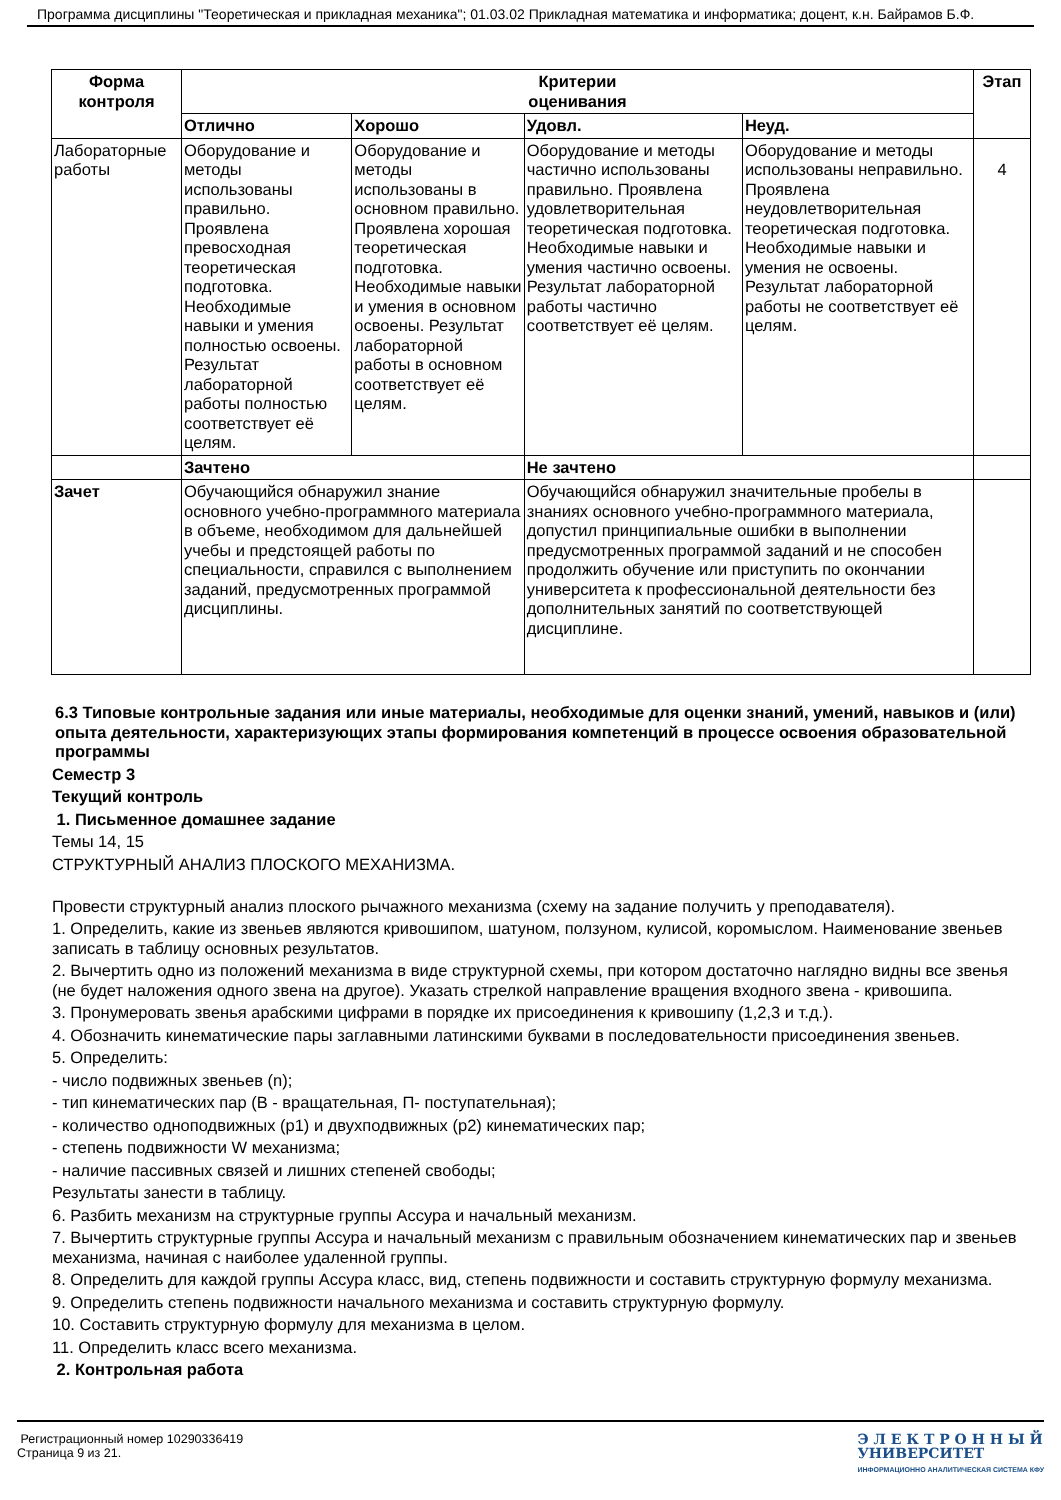Программа дисциплины "Теоретическая и прикладная механика"; 01.03.02 Прикладная математика и информатика; доцент, к.н. Байрамов Б.Ф.
| Форма контроля | Критерии оценивания | | | | Этап |
| --- | --- | --- | --- | --- | --- |
| | Отлично | Хорошо | Удовл. | Неуд. | |
| Лабораторные работы | Оборудование и методы использованы правильно. Проявлена превосходная теоретическая подготовка. Необходимые навыки и умения полностью освоены. Результат лабораторной работы полностью соответствует её целям. | Оборудование и методы использованы в основном правильно. Проявлена хорошая теоретическая подготовка. Необходимые навыки и умения в основном освоены. Результат лабораторной работы в основном соответствует её целям. | Оборудование и методы частично использованы правильно. Проявлена удовлетворительная теоретическая подготовка. Необходимые навыки и умения частично освоены. Результат лабораторной работы частично соответствует её целям. | Оборудование и методы использованы неправильно. Проявлена неудовлетворительная теоретическая подготовка. Необходимые навыки и умения не освоены. Результат лабораторной работы не соответствует её целям. | 4 |
| | Зачтено | | Не зачтено | | |
| Зачет | Обучающийся обнаружил знание основного учебно-программного материала в объеме, необходимом для дальнейшей учебы и предстоящей работы по специальности, справился с выполнением заданий, предусмотренных программой дисциплины. | | Обучающийся обнаружил значительные пробелы в знаниях основного учебно-программного материала, допустил принципиальные ошибки в выполнении предусмотренных программой заданий и не способен продолжить обучение или приступить по окончании университета к профессиональной деятельности без дополнительных занятий по соответствующей дисциплине. | | |
6.3 Типовые контрольные задания или иные материалы, необходимые для оценки знаний, умений, навыков и (или) опыта деятельности, характеризующих этапы формирования компетенций в процессе освоения образовательной программы
Семестр 3
Текущий контроль
1. Письменное домашнее задание
Темы 14, 15
СТРУКТУРНЫЙ АНАЛИЗ ПЛОСКОГО МЕХАНИЗМА.
Провести структурный анализ плоского рычажного механизма (схему на задание получить у преподавателя).
1. Определить, какие из звеньев являются кривошипом, шатуном, ползуном, кулисой, коромыслом. Наименование звеньев записать в таблицу основных результатов.
2. Вычертить одно из положений механизма в виде структурной схемы, при котором достаточно наглядно видны все звенья (не будет наложения одного звена на другое). Указать стрелкой направление вращения входного звена - кривошипа.
3. Пронумеровать звенья арабскими цифрами в порядке их присоединения к кривошипу (1,2,3 и т.д.).
4. Обозначить кинематические пары заглавными латинскими буквами в последовательности присоединения звеньев.
5. Определить:
- число подвижных звеньев (n);
- тип кинематических пар (В - вращательная, П- поступательная);
- количество одноподвижных (p1) и двухподвижных (p2) кинематических пар;
- степень подвижности W механизма;
- наличие пассивных связей и лишних степеней свободы;
Результаты занести в таблицу.
6. Разбить механизм на структурные группы Ассура и начальный механизм.
7. Вычертить структурные группы Ассура и начальный механизм с правильным обозначением кинематических пар и звеньев механизма, начиная с наиболее удаленной группы.
8. Определить для каждой группы Ассура класс, вид, степень подвижности и составить структурную формулу механизма.
9. Определить степень подвижности начального механизма и составить структурную формулу.
10. Составить структурную формулу для механизма в целом.
11. Определить класс всего механизма.
2. Контрольная работа
Регистрационный номер 10290336419
Страница 9 из 21.
Э Л Е К Т Р О Н Н Ы Й
УНИВЕРСИТЕТ
ИНФОРМАЦИОННО АНАЛИТИЧЕСКАЯ СИСТЕМА КФУ